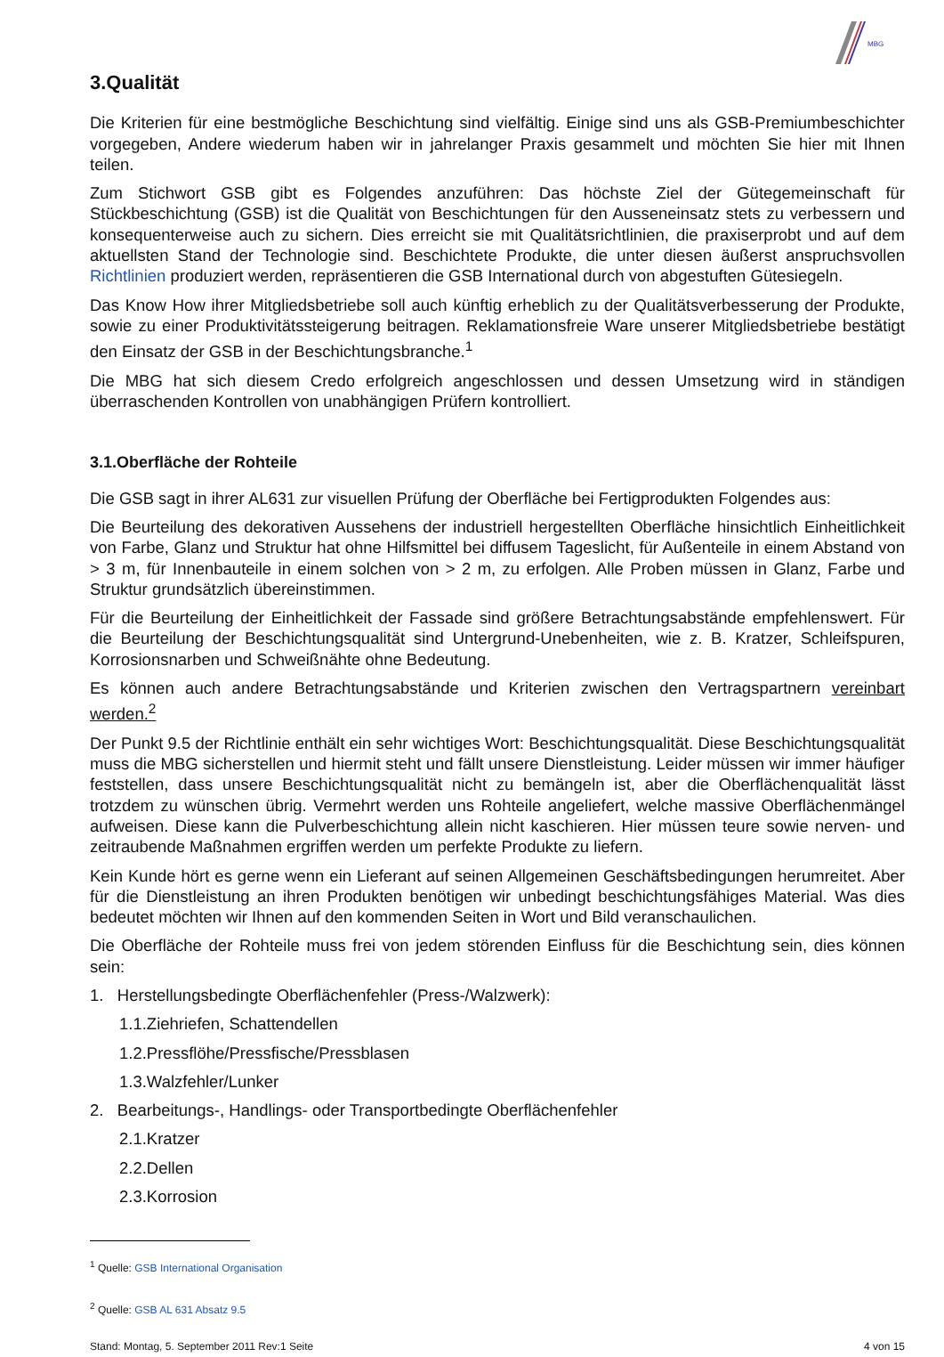MBG
3.Qualität
Die Kriterien für eine bestmögliche Beschichtung sind vielfältig. Einige sind uns als GSB-Premiumbeschichter vorgegeben, Andere wiederum haben wir in jahrelanger Praxis gesammelt und möchten Sie hier mit Ihnen teilen.
Zum Stichwort GSB gibt es Folgendes anzuführen: Das höchste Ziel der Gütegemeinschaft für Stückbeschichtung (GSB) ist die Qualität von Beschichtungen für den Ausseneinsatz stets zu verbessern und konsequenterweise auch zu sichern. Dies erreicht sie mit Qualitätsrichtlinien, die praxiserprobt und auf dem aktuellsten Stand der Technologie sind. Beschichtete Produkte, die unter diesen äußerst anspruchsvollen Richtlinien produziert werden, repräsentieren die GSB International durch von abgestuften Gütesiegeln.
Das Know How ihrer Mitgliedsbetriebe soll auch künftig erheblich zu der Qualitätsverbesserung der Produkte, sowie zu einer Produktivitätssteigerung beitragen. Reklamationsfreie Ware unserer Mitgliedsbetriebe bestätigt den Einsatz der GSB in der Beschichtungsbranche.<sup>1</sup>
Die MBG hat sich diesem Credo erfolgreich angeschlossen und dessen Umsetzung wird in ständigen überraschenden Kontrollen von unabhängigen Prüfern kontrolliert.
3.1.Oberfläche der Rohteile
Die GSB sagt in ihrer AL631 zur visuellen Prüfung der Oberfläche bei Fertigprodukten Folgendes aus:
Die Beurteilung des dekorativen Aussehens der industriell hergestellten Oberfläche hinsichtlich Einheitlichkeit von Farbe, Glanz und Struktur hat ohne Hilfsmittel bei diffusem Tageslicht, für Außenteile in einem Abstand von > 3 m, für Innenbauteile in einem solchen von > 2 m, zu erfolgen. Alle Proben müssen in Glanz, Farbe und Struktur grundsätzlich übereinstimmen.
Für die Beurteilung der Einheitlichkeit der Fassade sind größere Betrachtungsabstände empfehlenswert. Für die Beurteilung der Beschichtungsqualität sind Untergrund-Unebenheiten, wie z. B. Kratzer, Schleifspuren, Korrosionsnarben und Schweißnähte ohne Bedeutung.
Es können auch andere Betrachtungsabstände und Kriterien zwischen den Vertragspartnern vereinbart werden.<sup>2</sup>
Der Punkt 9.5 der Richtlinie enthält ein sehr wichtiges Wort: Beschichtungsqualität. Diese Beschichtungsqualität muss die MBG sicherstellen und hiermit steht und fällt unsere Dienstleistung. Leider müssen wir immer häufiger feststellen, dass unsere Beschichtungsqualität nicht zu bemängeln ist, aber die Oberflächenqualität lässt trotzdem zu wünschen übrig. Vermehrt werden uns Rohteile angeliefert, welche massive Oberflächenmängel aufweisen. Diese kann die Pulverbeschichtung allein nicht kaschieren. Hier müssen teure sowie nerven- und zeitraubende Maßnahmen ergriffen werden um perfekte Produkte zu liefern.
Kein Kunde hört es gerne wenn ein Lieferant auf seinen Allgemeinen Geschäftsbedingungen herumreitet. Aber für die Dienstleistung an ihren Produkten benötigen wir unbedingt beschichtungsfähiges Material. Was dies bedeutet möchten wir Ihnen auf den kommenden Seiten in Wort und Bild veranschaulichen.
Die Oberfläche der Rohteile muss frei von jedem störenden Einfluss für die Beschichtung sein, dies können sein:
1. Herstellungsbedingte Oberflächenfehler (Press-/Walzwerk):
1.1.Ziehriefen, Schattendellen
1.2.Pressflöhe/Pressfische/Pressblasen
1.3.Walzfehler/Lunker
2. Bearbeitungs-, Handlings- oder Transportbedingte Oberflächenfehler
2.1.Kratzer
2.2.Dellen
2.3.Korrosion
<sup>1</sup> Quelle: GSB International Organisation
<sup>2</sup> Quelle: GSB AL 631 Absatz 9.5
Stand: Montag, 5. September 2011 Rev:1 Seite 4 von 15